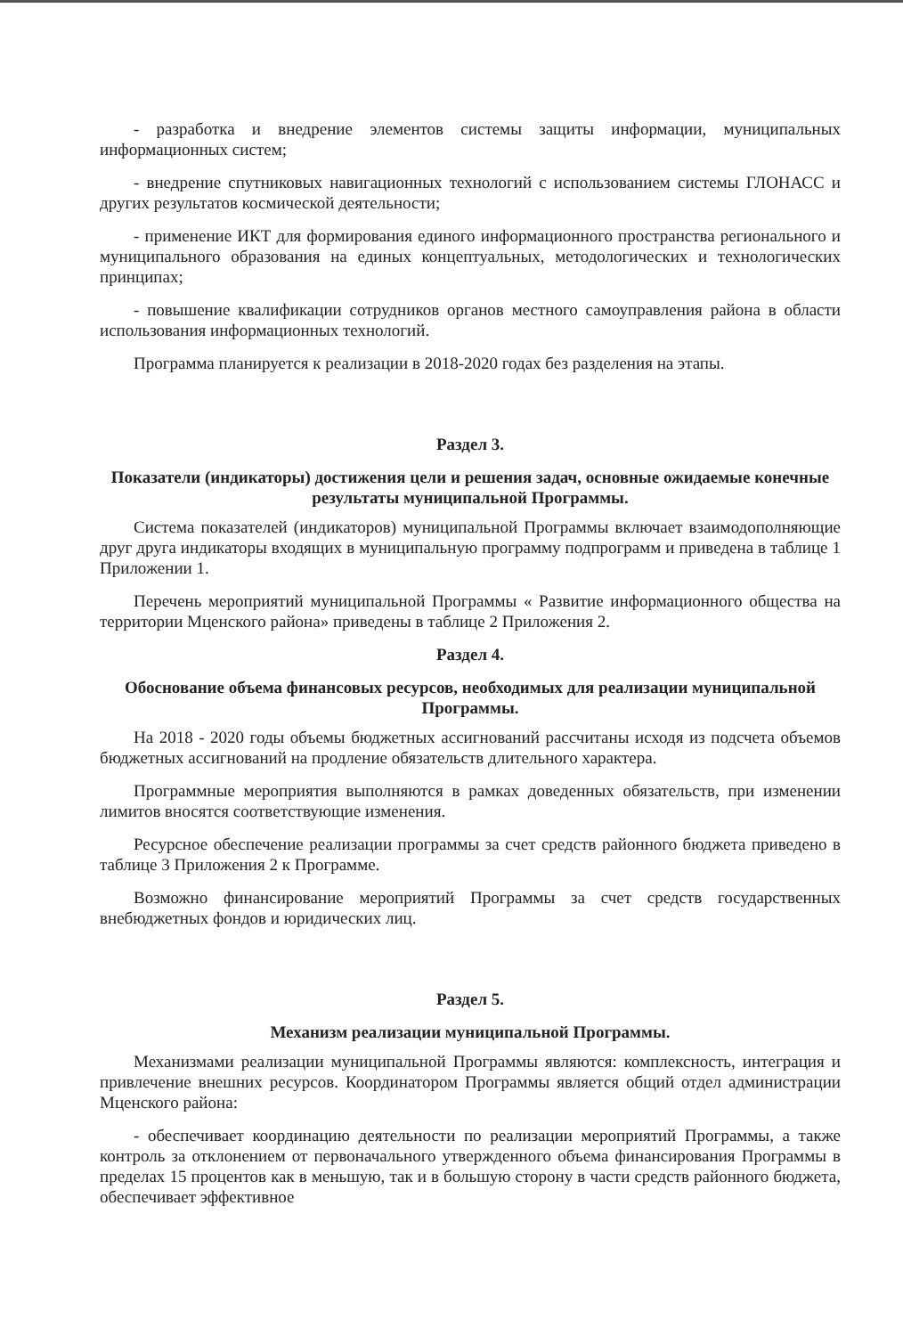- разработка и внедрение элементов системы защиты информации, муниципальных информационных систем;
- внедрение спутниковых навигационных технологий с использованием системы ГЛОНАСС и других результатов космической деятельности;
- применение ИКТ для формирования единого информационного пространства регионального и муниципального образования на единых концептуальных, методологических и технологических принципах;
- повышение квалификации сотрудников органов местного самоуправления района в области использования информационных технологий.
Программа планируется к реализации в 2018-2020 годах без разделения на этапы.
Раздел 3.
Показатели (индикаторы) достижения цели и решения задач, основные ожидаемые конечные результаты муниципальной Программы.
Система показателей (индикаторов) муниципальной Программы включает взаимодополняющие друг друга индикаторы входящих в муниципальную программу подпрограмм и приведена в таблице 1 Приложении 1.
Перечень мероприятий муниципальной Программы « Развитие информационного общества на территории Мценского района» приведены в таблице 2 Приложения 2.
Раздел 4.
Обоснование объема финансовых ресурсов, необходимых для реализации муниципальной Программы.
На 2018 - 2020 годы объемы бюджетных ассигнований рассчитаны исходя из подсчета объемов бюджетных ассигнований на продление обязательств длительного характера.
Программные мероприятия выполняются в рамках доведенных обязательств, при изменении лимитов вносятся соответствующие изменения.
Ресурсное обеспечение реализации программы за счет средств районного бюджета приведено в таблице 3 Приложения 2 к Программе.
Возможно финансирование мероприятий Программы за счет средств государственных внебюджетных фондов и юридических лиц.
Раздел 5.
Механизм реализации муниципальной Программы.
Механизмами реализации муниципальной Программы являются: комплексность, интеграция и привлечение внешних ресурсов. Координатором Программы является общий отдел администрации Мценского района:
- обеспечивает координацию деятельности по реализации мероприятий Программы, а также контроль за отклонением от первоначального утвержденного объема финансирования Программы в пределах 15 процентов как в меньшую, так и в большую сторону в части средств районного бюджета, обеспечивает эффективное